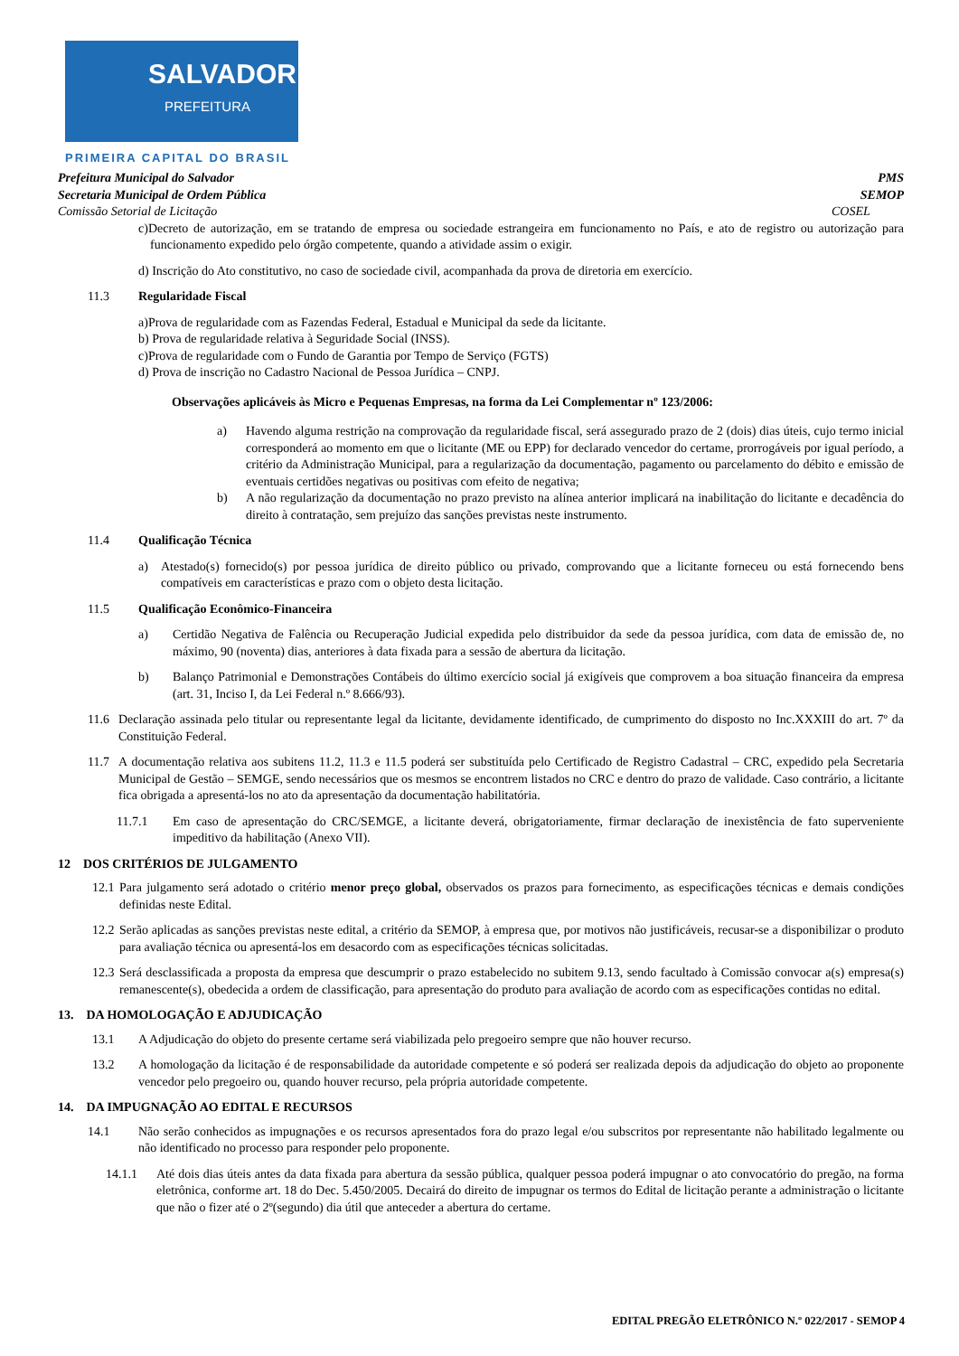SALVADOR
PREFEITURA
PRIMEIRA CAPITAL DO BRASIL
Prefeitura Municipal do Salvador PMS
Secretaria Municipal de Ordem Pública SEMOP
Comissão Setorial de Licitação COSEL
c)Decreto de autorização, em se tratando de empresa ou sociedade estrangeira em funcionamento no País, e ato de registro ou autorização para funcionamento expedido pelo órgão competente, quando a atividade assim o exigir.
d) Inscrição do Ato constitutivo, no caso de sociedade civil, acompanhada da prova de diretoria em exercício.
11.3 Regularidade Fiscal
a)Prova de regularidade com as Fazendas Federal, Estadual e Municipal da sede da licitante.
b) Prova de regularidade relativa à Seguridade Social (INSS).
c)Prova de regularidade com o Fundo de Garantia por Tempo de Serviço (FGTS)
d) Prova de inscrição no Cadastro Nacional de Pessoa Jurídica – CNPJ.
Observações aplicáveis às Micro e Pequenas Empresas, na forma da Lei Complementar nº 123/2006:
a) Havendo alguma restrição na comprovação da regularidade fiscal, será assegurado prazo de 2 (dois) dias úteis, cujo termo inicial corresponderá ao momento em que o licitante (ME ou EPP) for declarado vencedor do certame, prorrogáveis por igual período, a critério da Administração Municipal, para a regularização da documentação, pagamento ou parcelamento do débito e emissão de eventuais certidões negativas ou positivas com efeito de negativa;
b) A não regularização da documentação no prazo previsto na alínea anterior implicará na inabilitação do licitante e decadência do direito à contratação, sem prejuízo das sanções previstas neste instrumento.
11.4 Qualificação Técnica
a) Atestado(s) fornecido(s) por pessoa jurídica de direito público ou privado, comprovando que a licitante forneceu ou está fornecendo bens compatíveis em características e prazo com o objeto desta licitação.
11.5 Qualificação Econômico-Financeira
a) Certidão Negativa de Falência ou Recuperação Judicial expedida pelo distribuidor da sede da pessoa jurídica, com data de emissão de, no máximo, 90 (noventa) dias, anteriores à data fixada para a sessão de abertura da licitação.
b) Balanço Patrimonial e Demonstrações Contábeis do último exercício social já exigíveis que comprovem a boa situação financeira da empresa (art. 31, Inciso I, da Lei Federal n.º 8.666/93).
11.6 Declaração assinada pelo titular ou representante legal da licitante, devidamente identificado, de cumprimento do disposto no Inc.XXXIII do art. 7º da Constituição Federal.
11.7 A documentação relativa aos subitens 11.2, 11.3 e 11.5 poderá ser substituída pelo Certificado de Registro Cadastral – CRC, expedido pela Secretaria Municipal de Gestão – SEMGE, sendo necessários que os mesmos se encontrem listados no CRC e dentro do prazo de validade. Caso contrário, a licitante fica obrigada a apresentá-los no ato da apresentação da documentação habilitatória.
11.7.1 Em caso de apresentação do CRC/SEMGE, a licitante deverá, obrigatoriamente, firmar declaração de inexistência de fato superveniente impeditivo da habilitação (Anexo VII).
12 DOS CRITÉRIOS DE JULGAMENTO
12.1 Para julgamento será adotado o critério menor preço global, observados os prazos para fornecimento, as especificações técnicas e demais condições definidas neste Edital.
12.2 Serão aplicadas as sanções previstas neste edital, a critério da SEMOP, à empresa que, por motivos não justificáveis, recusar-se a disponibilizar o produto para avaliação técnica ou apresentá-los em desacordo com as especificações técnicas solicitadas.
12.3 Será desclassificada a proposta da empresa que descumprir o prazo estabelecido no subitem 9.13, sendo facultado à Comissão convocar a(s) empresa(s) remanescente(s), obedecida a ordem de classificação, para apresentação do produto para avaliação de acordo com as especificações contidas no edital.
13. DA HOMOLOGAÇÃO E ADJUDICAÇÃO
13.1 A Adjudicação do objeto do presente certame será viabilizada pelo pregoeiro sempre que não houver recurso.
13.2 A homologação da licitação é de responsabilidade da autoridade competente e só poderá ser realizada depois da adjudicação do objeto ao proponente vencedor pelo pregoeiro ou, quando houver recurso, pela própria autoridade competente.
14. DA IMPUGNAÇÃO AO EDITAL E RECURSOS
14.1 Não serão conhecidos as impugnações e os recursos apresentados fora do prazo legal e/ou subscritos por representante não habilitado legalmente ou não identificado no processo para responder pelo proponente.
14.1.1 Até dois dias úteis antes da data fixada para abertura da sessão pública, qualquer pessoa poderá impugnar o ato convocatório do pregão, na forma eletrônica, conforme art. 18 do Dec. 5.450/2005. Decairá do direito de impugnar os termos do Edital de licitação perante a administração o licitante que não o fizer até o 2º(segundo) dia útil que anteceder a abertura do certame.
EDITAL PREGÃO ELETRÔNICO N.º 022/2017 - SEMOP 4